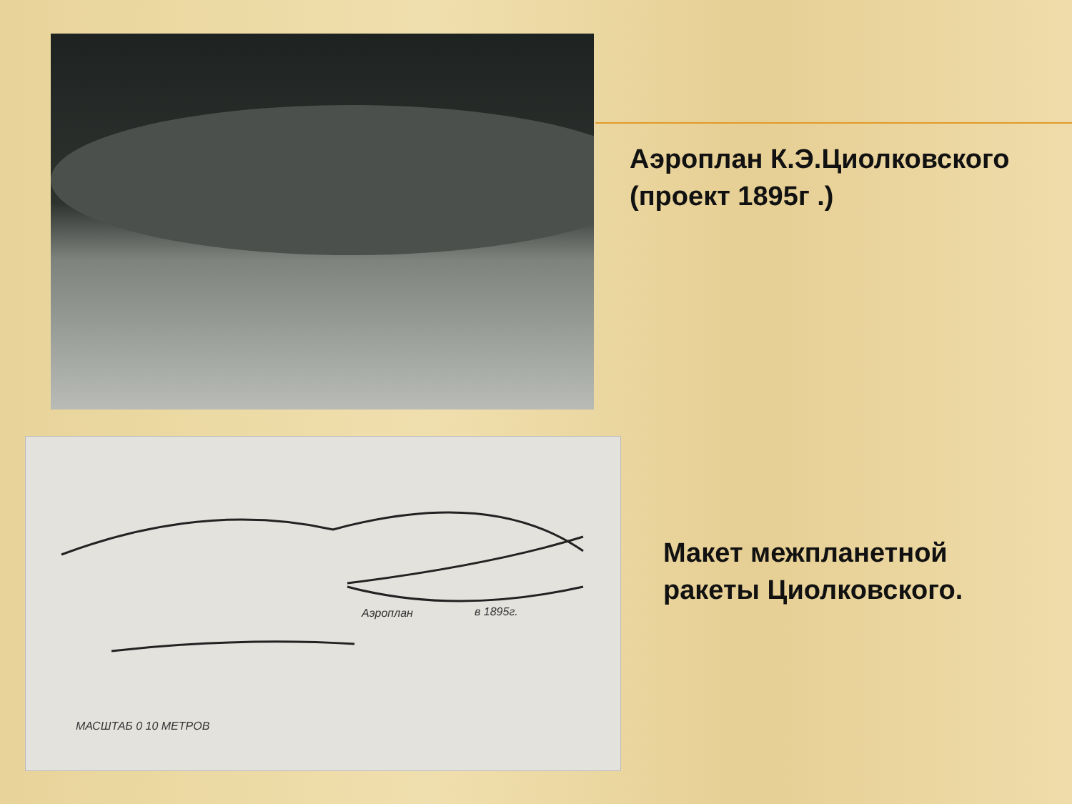Аэроплан в 1895г.
МАСШТАБ 0 10 МЕТРОВ
Аэроплан К.Э.Циолковского
(проект 1895г .)
Макет межпланетной
ракеты Циолковского.